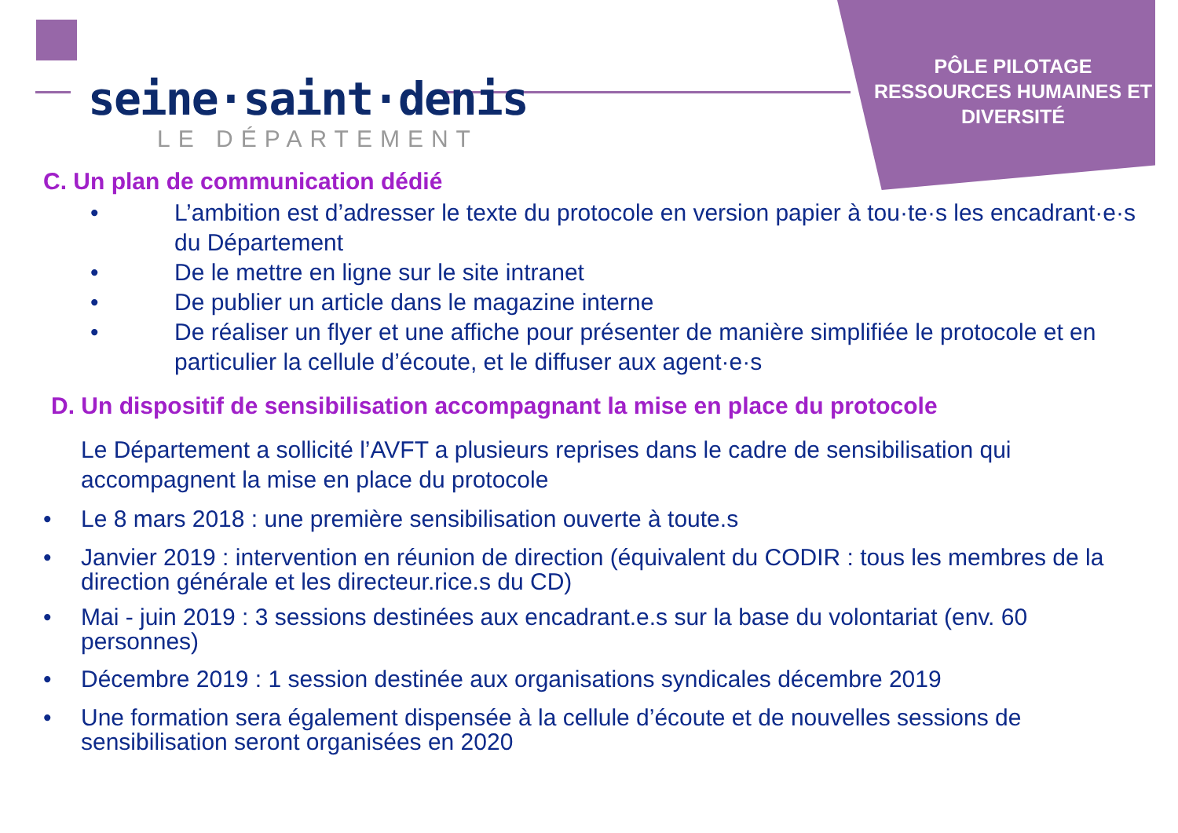PÔLE PILOTAGE RESSOURCES HUMAINES ET DIVERSITÉ
seine·saint·denis
LE DÉPARTEMENT
C. Un plan de communication dédié
• L’ambition est d’adresser le texte du protocole en version papier à tou·te·s les encadrant·e·s du Département
• De le mettre en ligne sur le site intranet
• De publier un article dans le magazine interne
• De réaliser un flyer et une affiche pour présenter de manière simplifiée le protocole et en particulier la cellule d’écoute, et le diffuser aux agent·e·s
D. Un dispositif de sensibilisation accompagnant la mise en place du protocole
Le Département a sollicité l’AVFT a plusieurs reprises dans le cadre de sensibilisation qui accompagnent la mise en place du protocole
• Le 8 mars 2018 : une première sensibilisation ouverte à toute.s
• Janvier 2019 : intervention en réunion de direction (équivalent du CODIR : tous les membres de la direction générale et les directeur.rice.s du CD)
• Mai - juin 2019 : 3 sessions destinées aux encadrant.e.s sur la base du volontariat (env. 60 personnes)
• Décembre 2019 : 1 session destinée aux organisations syndicales décembre 2019
• Une formation sera également dispensée à la cellule d’écoute et de nouvelles sessions de sensibilisation seront organisées en 2020